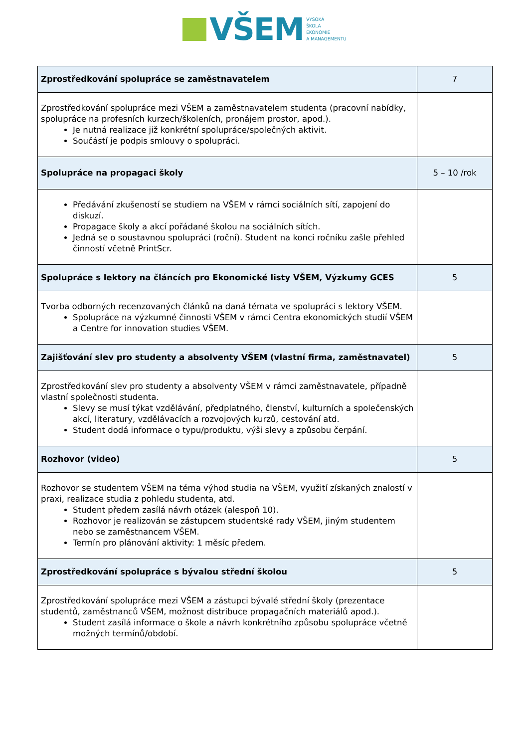VŠEM VYSOKÁ
ŠKOLA
EKONOMIE
A MANAGEMENTU
| Zprostředkování spolupráce se zaměstnavatelem | 7 |
| Zprostředkování spolupráce mezi VŠEM a zaměstnavatelem studenta (pracovní nabídky, spolupráce na profesních kurzech/školeních, pronájem prostor, apod.). Je nutná realizace již konkrétní spolupráce/společných aktivit. Součástí je podpis smlouvy o spolupráci. | |
| Spolupráce na propagaci školy | 5 – 10 /rok |
| Předávání zkušeností se studiem na VŠEM v rámci sociálních sítí, zapojení do diskuzí. Propagace školy a akcí pořádané školou na sociálních sítích. Jedná se o soustavnou spolupráci (roční). Student na konci ročníku zašle přehled činností včetně PrintScr. | |
| Spolupráce s lektory na článcích pro Ekonomické listy VŠEM, Výzkumy GCES | 5 |
| Tvorba odborných recenzovaných článků na daná témata ve spolupráci s lektory VŠEM. Spolupráce na výzkumné činnosti VŠEM v rámci Centra ekonomických studií VŠEM a Centre for innovation studies VŠEM. | |
| Zajišťování slev pro studenty a absolventy VŠEM (vlastní firma, zaměstnavatel) | 5 |
| Zprostředkování slev pro studenty a absolventy VŠEM v rámci zaměstnavatele, případně vlastní společnosti studenta. Slevy se musí týkat vzdělávání, předplatného, členství, kulturních a společenských akcí, literatury, vzdělávacích a rozvojových kurzů, cestování atd. Student dodá informace o typu/produktu, výši slevy a způsobu čerpání. | |
| Rozhovor (video) | 5 |
| Rozhovor se studentem VŠEM na téma výhod studia na VŠEM, využití získaných znalostí v praxi, realizace studia z pohledu studenta, atd. Student předem zasílá návrh otázek (alespoň 10). Rozhovor je realizován se zástupcem studentské rady VŠEM, jiným studentem nebo se zaměstnancem VŠEM. Termín pro plánování aktivity: 1 měsíc předem. | |
| Zprostředkování spolupráce s bývalou střední školou | 5 |
| Zprostředkování spolupráce mezi VŠEM a zástupci bývalé střední školy (prezentace studentů, zaměstnanců VŠEM, možnost distribuce propagačních materiálů apod.). Student zasílá informace o škole a návrh konkrétního způsobu spolupráce včetně možných termínů/období. | |